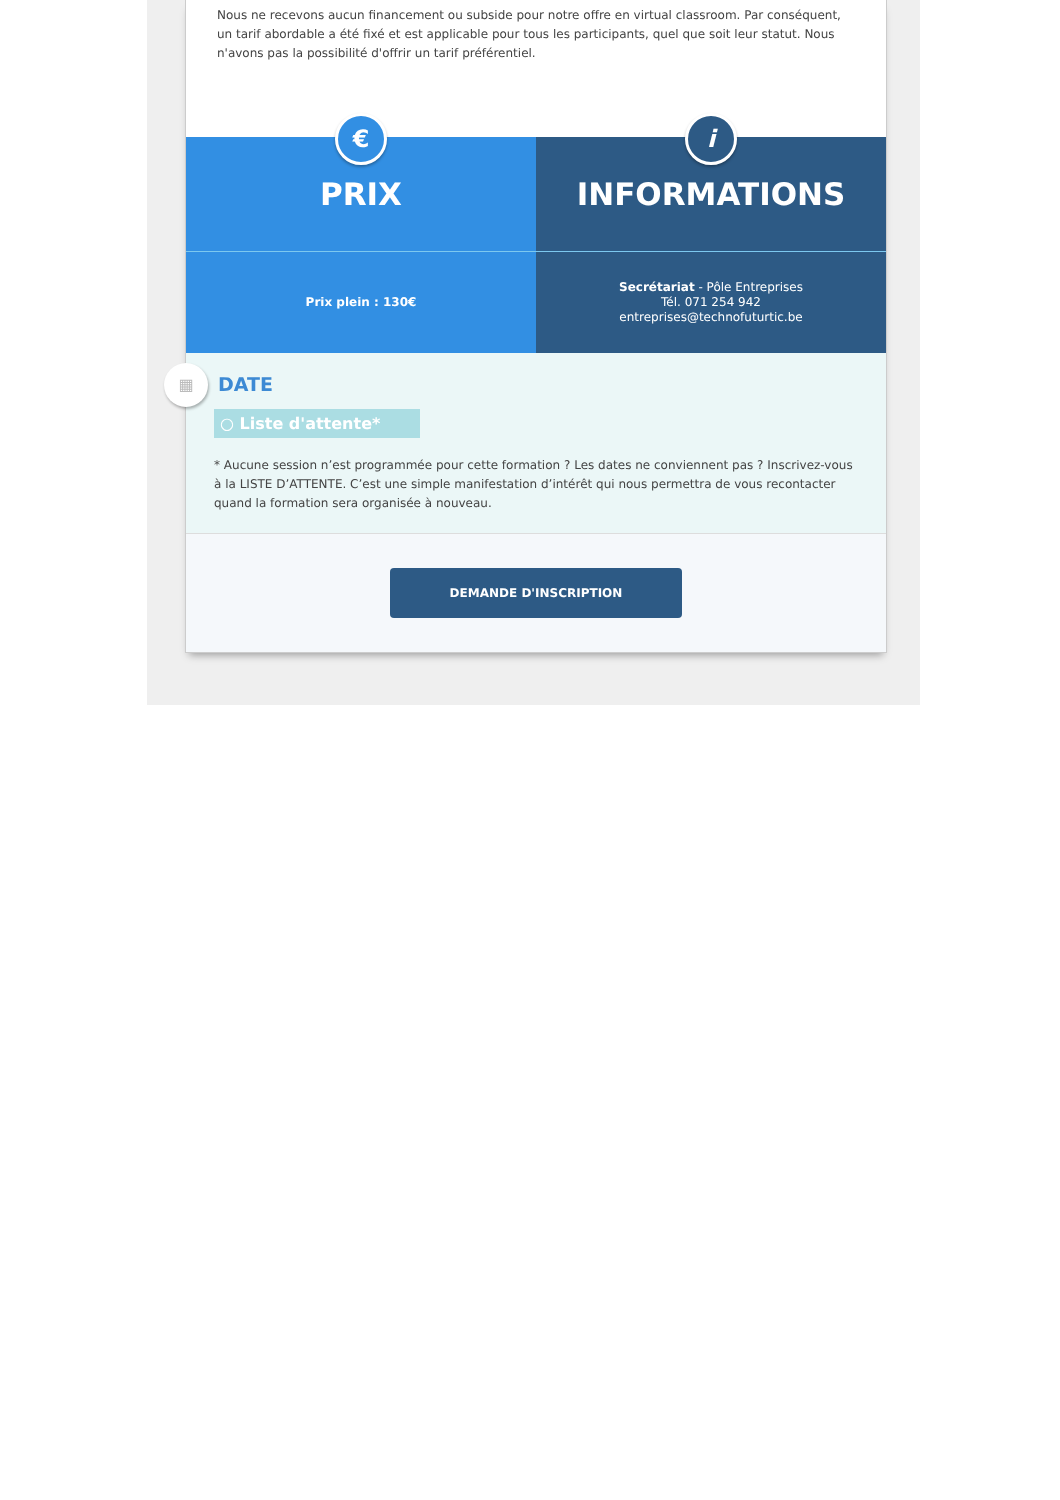Nous ne recevons aucun financement ou subside pour notre offre en virtual classroom. Par conséquent, un tarif abordable a été fixé et est applicable pour tous les participants, quel que soit leur statut. Nous n'avons pas la possibilité d'offrir un tarif préférentiel.
€
PRIX
Prix plein : 130€
i
INFORMATIONS
Secrétariat - Pôle Entreprises
Tél. 071 254 942
entreprises@technofuturtic.be
▦
DATE
○ Liste d'attente*
* Aucune session n’est programmée pour cette formation ? Les dates ne conviennent pas ? Inscrivez-vous à la LISTE D’ATTENTE. C’est une simple manifestation d’intérêt qui nous permettra de vous recontacter quand la formation sera organisée à nouveau.
DEMANDE D'INSCRIPTION